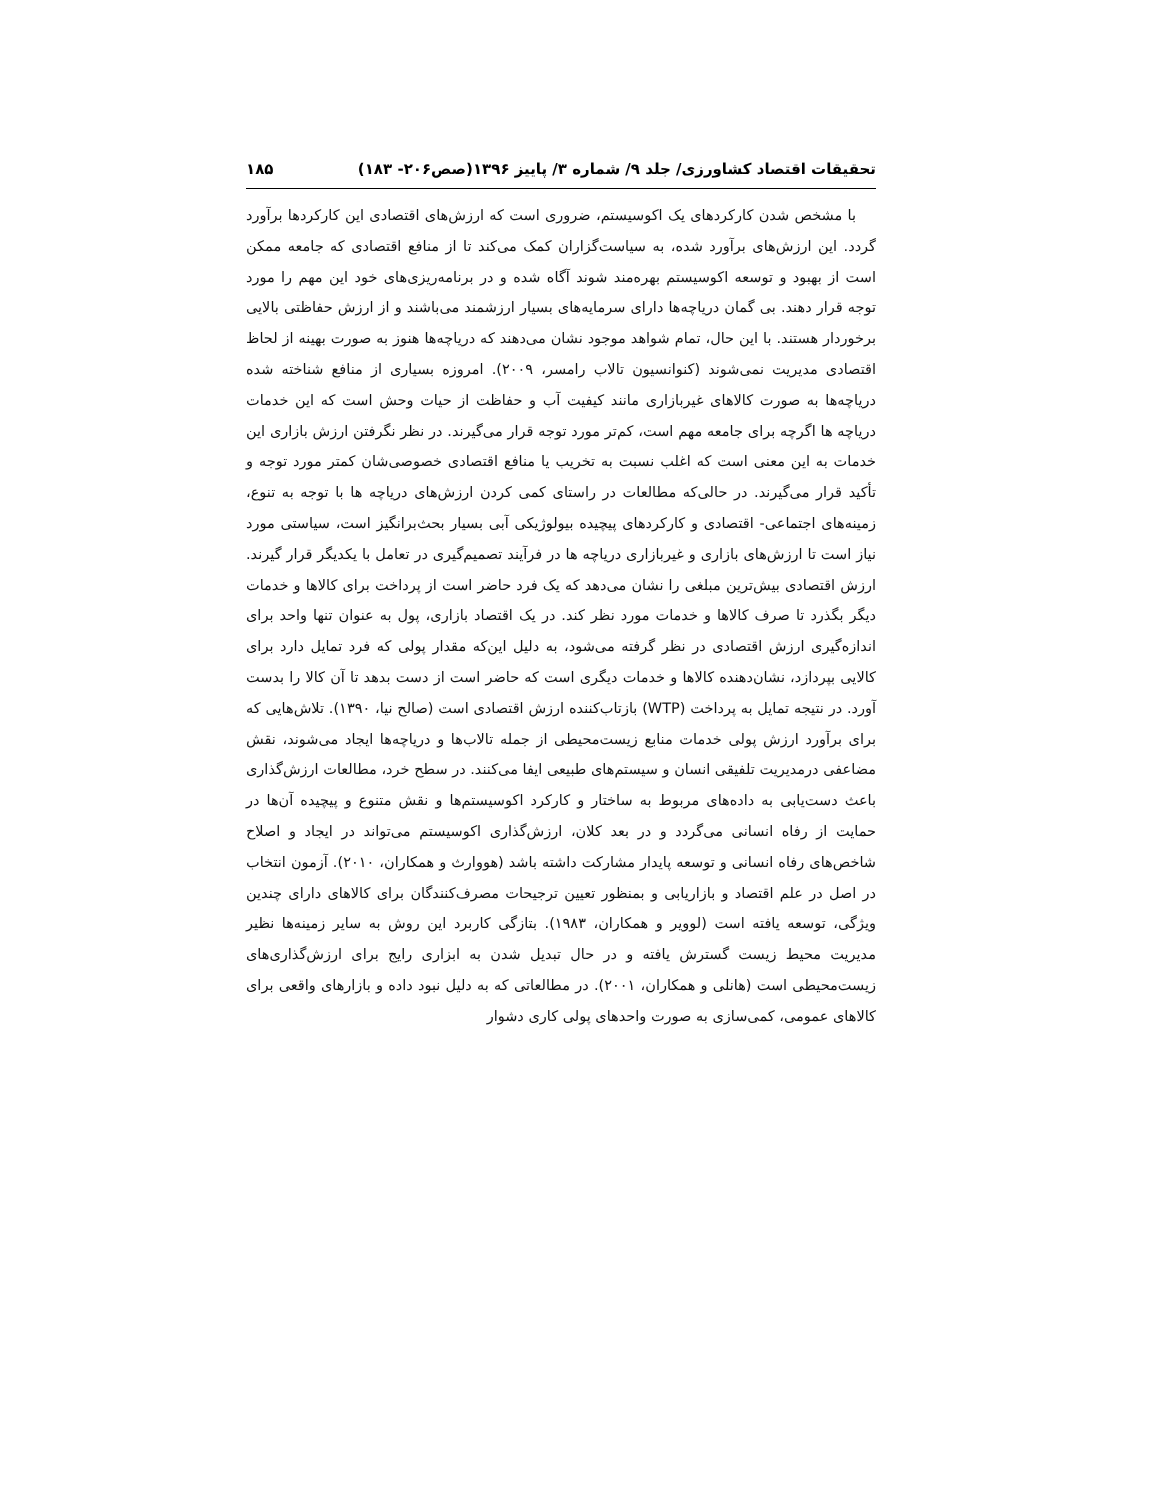تحقیقات اقتصاد کشاورزی/ جلد ۹/ شماره ۳/ پاییز ۱۳۹۶(صص۲۰۶- ۱۸۳) ۱۸۵
با مشخص شدن کارکردهای یک اکوسیستم، ضروری است که ارزش‌های اقتصادی این کارکردها برآورد گردد. این ارزش‌های برآورد شده، به سیاست‌گزاران کمک می‌کند تا از منافع اقتصادی که جامعه ممکن است از بهبود و توسعه اکوسیستم بهره‌مند شوند آگاه شده و در برنامه‌ریزی‌های خود این مهم را مورد توجه قرار دهند. بی گمان دریاچه‌ها دارای سرمایه‌های بسیار ارزشمند می‌باشند و از ارزش حفاظتی بالایی برخوردار هستند. با این حال، تمام شواهد موجود نشان می‌دهند که دریاچه‌ها هنوز به صورت بهینه از لحاظ اقتصادی مدیریت نمی‌شوند (کنوانسیون تالاب رامسر، ۲۰۰۹). امروزه بسیاری از منافع شناخته شده دریاچه‌ها به صورت کالاهای غیربازاری مانند کیفیت آب و حفاظت از حیات وحش است که این خدمات دریاچه ها اگرچه برای جامعه مهم است، کم‌تر مورد توجه قرار می‌گیرند. در نظر نگرفتن ارزش بازاری این خدمات به این معنی است که اغلب نسبت به تخریب یا منافع اقتصادی خصوصی‌شان کمتر مورد توجه و تأکید قرار می‌گیرند. در حالی‌که مطالعات در راستای کمی کردن ارزش‌های دریاچه ها با توجه به تنوع، زمینه‌های اجتماعی- اقتصادی و کارکردهای پیچیده بیولوژیکی آبی بسیار بحث‌برانگیز است، سیاستی مورد نیاز است تا ارزش‌های بازاری و غیربازاری دریاچه ها در فرآیند تصمیم‌گیری در تعامل با یکدیگر قرار گیرند. ارزش اقتصادی بیش‌ترین مبلغی را نشان می‌دهد که یک فرد حاضر است از پرداخت برای کالاها و خدمات دیگر بگذرد تا صرف کالاها و خدمات مورد نظر کند. در یک اقتصاد بازاری، پول به عنوان تنها واحد برای اندازه‌گیری ارزش اقتصادی در نظر گرفته می‌شود، به دلیل این‌که مقدار پولی که فرد تمایل دارد برای کالایی بپردازد، نشان‌دهنده کالاها و خدمات دیگری است که حاضر است از دست بدهد تا آن کالا را بدست آورد. در نتیجه تمایل به پرداخت (WTP) بازتاب‌کننده ارزش اقتصادی است (صالح نیا، ۱۳۹۰). تلاش‌هایی که برای برآورد ارزش پولی خدمات منابع زیست‌محیطی از جمله تالاب‌ها و دریاچه‌ها ایجاد می‌شوند، نقش مضاعفی درمدیریت تلفیقی انسان و سیستم‌های طبیعی ایفا می‌کنند. در سطح خرد، مطالعات ارزش‌گذاری باعث دست‌یابی به داده‌های مربوط به ساختار و کارکرد اکوسیستم‌ها و نقش متنوع و پیچیده آن‌ها در حمایت از رفاه انسانی می‌گردد و در بعد کلان، ارزش‌گذاری اکوسیستم می‌تواند در ایجاد و اصلاح شاخص‌های رفاه انسانی و توسعه پایدار مشارکت داشته باشد (هووارث و همکاران، ۲۰۱۰). آزمون انتخاب در اصل در علم اقتصاد و بازاریابی و بمنظور تعیین ترجیحات مصرف‌کنندگان برای کالاهای دارای چندین ویژگی، توسعه یافته است (لوویر و همکاران، ۱۹۸۳). بتازگی کاربرد این روش به سایر زمینه‌ها نظیر مدیریت محیط زیست گسترش یافته و در حال تبدیل شدن به ابزاری رایج برای ارزش‌گذاری‌های زیست‌محیطی است (هانلی و همکاران، ۲۰۰۱). در مطالعاتی که به دلیل نبود داده و بازارهای واقعی برای کالاهای عمومی، کمی‌سازی به صورت واحدهای پولی کاری دشوار